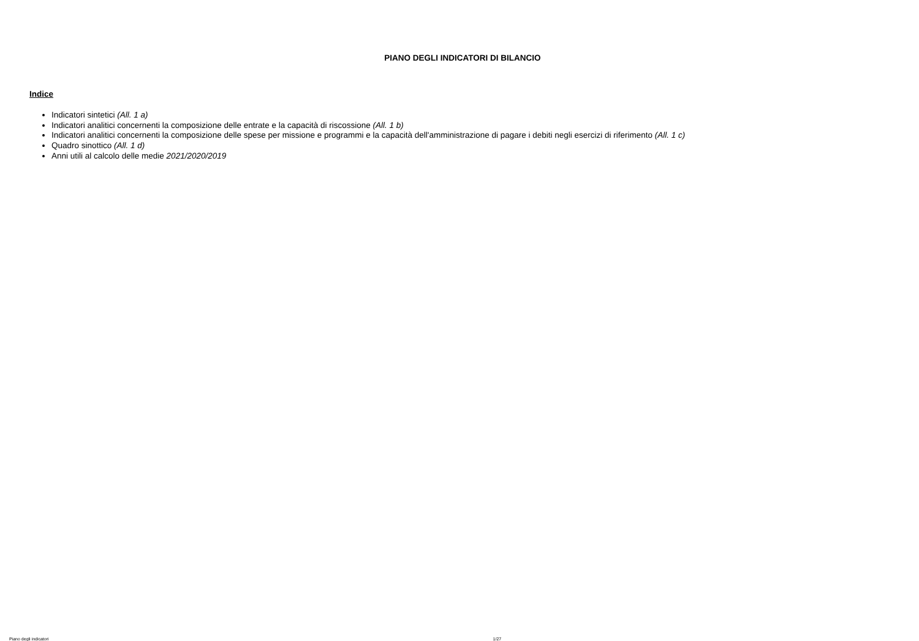PIANO DEGLI INDICATORI DI BILANCIO
Indice
Indicatori sintetici (All. 1 a)
Indicatori analitici concernenti la composizione delle entrate e la capacità di riscossione (All. 1 b)
Indicatori analitici concernenti la composizione delle spese per missione e programmi e la capacità dell'amministrazione di pagare i debiti negli esercizi di riferimento (All. 1 c)
Quadro sinottico (All. 1 d)
Anni utili al calcolo delle medie 2021/2020/2019
Piano degli indicatori 1/27